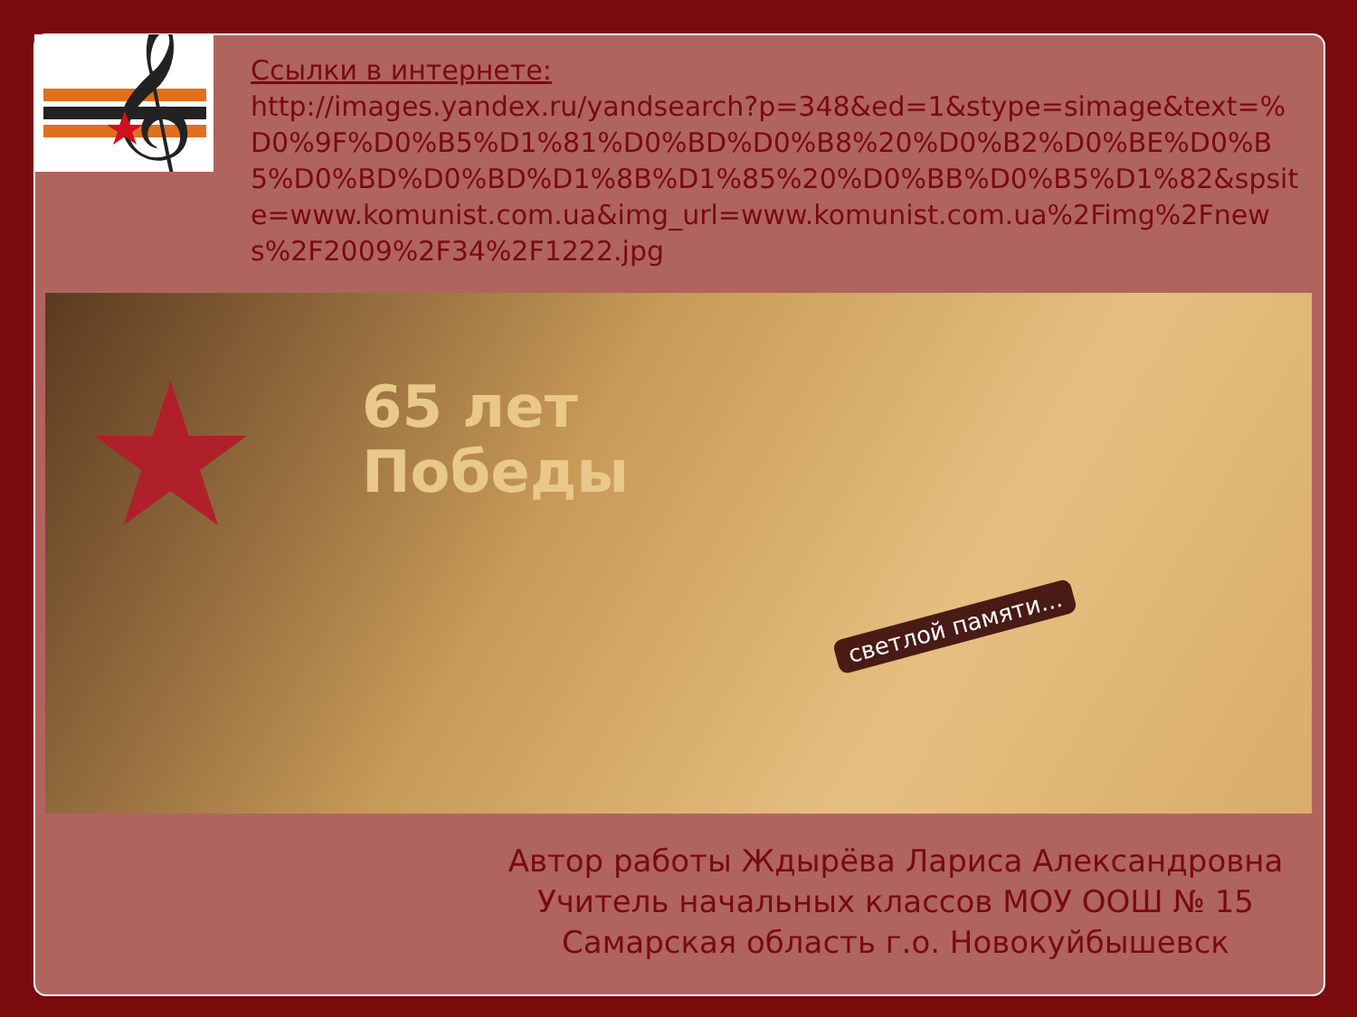𝄞
Ссылки в интернете:
http://images.yandex.ru/yandsearch?p=348&ed=1&stype=simage&text=%D0%9F%D0%B5%D1%81%D0%BD%D0%B8%20%D0%B2%D0%BE%D0%B5%D0%BD%D0%BD%D1%8B%D1%85%20%D0%BB%D0%B5%D1%82&spsite=www.komunist.com.ua&img_url=www.komunist.com.ua%2Fimg%2Fnews%2F2009%2F34%2F1222.jpg
★
65 лет
Победы
светлой памяти...
Автор работы Ждырёва Лариса Александровна
Учитель начальных классов МОУ ООШ № 15
Самарская область г.о. Новокуйбышевск